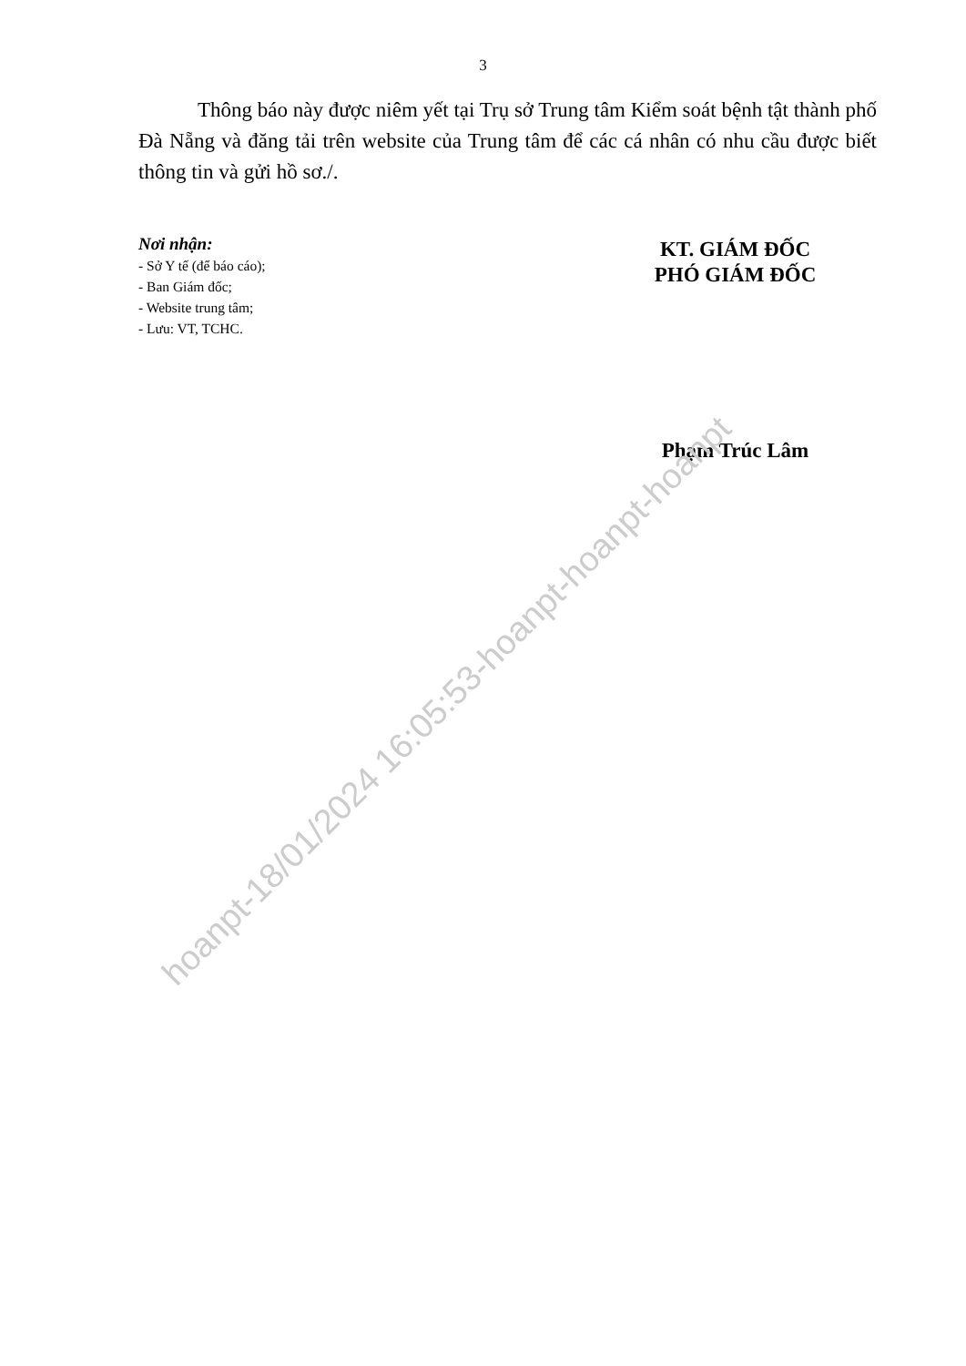hoanpt-18/01/2024 16:05:53-hoanpt-hoanpt-hoanpt
3
Thông báo này được niêm yết tại Trụ sở Trung tâm Kiểm soát bệnh tật thành phố Đà Nẵng và đăng tải trên website của Trung tâm để các cá nhân có nhu cầu được biết thông tin và gửi hồ sơ./.
Nơi nhận:
- Sở Y tế (để báo cáo);
- Ban Giám đốc;
- Website trung tâm;
- Lưu: VT, TCHC.
KT. GIÁM ĐỐC
PHÓ GIÁM ĐỐC
Phạm Trúc Lâm